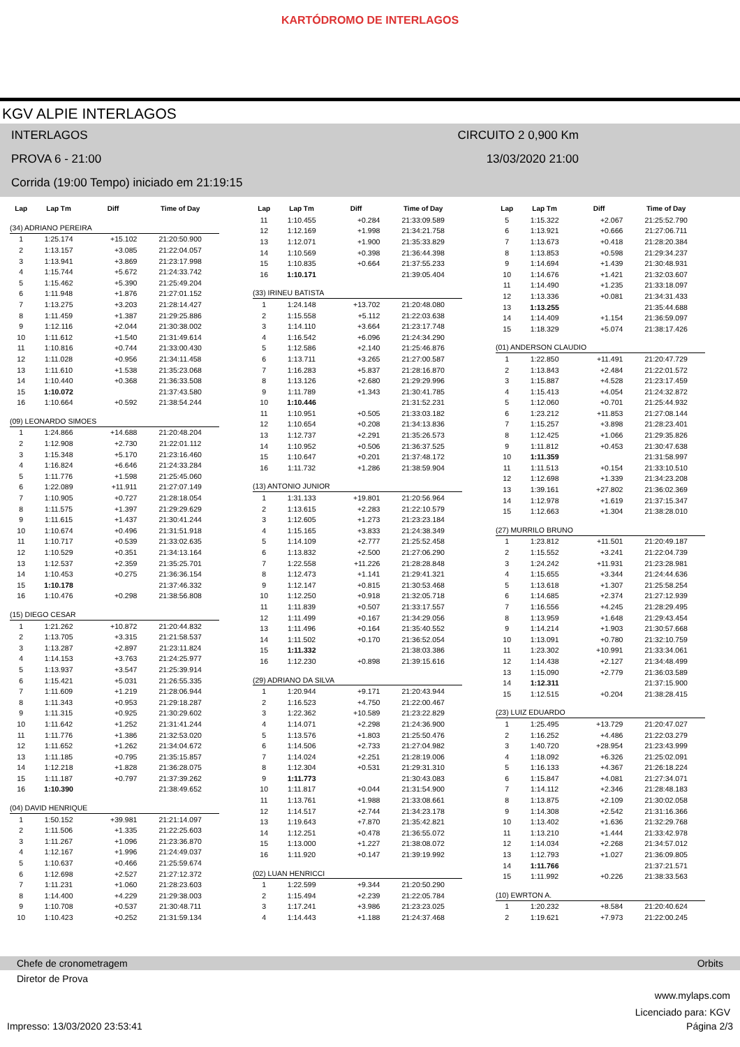KARTÓDROMO DE INTERLAGOS
KGV ALPIE INTERLAGOS
INTERLAGOS CIRCUITO 2 0,900 Km
PROVA 6 - 21:00 13/03/2020 21:00
Corrida (19:00 Tempo) iniciado em 21:19:15
| Lap | Lap Tm | Diff | Time of Day |
| --- | --- | --- | --- |
| (34) ADRIANO PEREIRA | | | |
| 1 | 1:25.174 | +15.102 | 21:20:50.900 |
| 2 | 1:13.157 | +3.085 | 21:22:04.057 |
| 3 | 1:13.941 | +3.869 | 21:23:17.998 |
| 4 | 1:15.744 | +5.672 | 21:24:33.742 |
| 5 | 1:15.462 | +5.390 | 21:25:49.204 |
| 6 | 1:11.948 | +1.876 | 21:27:01.152 |
| 7 | 1:13.275 | +3.203 | 21:28:14.427 |
| 8 | 1:11.459 | +1.387 | 21:29:25.886 |
| 9 | 1:12.116 | +2.044 | 21:30:38.002 |
| 10 | 1:11.612 | +1.540 | 21:31:49.614 |
| 11 | 1:10.816 | +0.744 | 21:33:00.430 |
| 12 | 1:11.028 | +0.956 | 21:34:11.458 |
| 13 | 1:11.610 | +1.538 | 21:35:23.068 |
| 14 | 1:10.440 | +0.368 | 21:36:33.508 |
| 15 | 1:10.072 | | 21:37:43.580 |
| 16 | 1:10.664 | +0.592 | 21:38:54.244 |
| (09) LEONARDO SIMOES | | | |
| 1 | 1:24.866 | +14.688 | 21:20:48.204 |
| 2 | 1:12.908 | +2.730 | 21:22:01.112 |
| 3 | 1:15.348 | +5.170 | 21:23:16.460 |
| 4 | 1:16.824 | +6.646 | 21:24:33.284 |
| 5 | 1:11.776 | +1.598 | 21:25:45.060 |
| 6 | 1:22.089 | +11.911 | 21:27:07.149 |
| 7 | 1:10.905 | +0.727 | 21:28:18.054 |
| 8 | 1:11.575 | +1.397 | 21:29:29.629 |
| 9 | 1:11.615 | +1.437 | 21:30:41.244 |
| 10 | 1:10.674 | +0.496 | 21:31:51.918 |
| 11 | 1:10.717 | +0.539 | 21:33:02.635 |
| 12 | 1:10.529 | +0.351 | 21:34:13.164 |
| 13 | 1:12.537 | +2.359 | 21:35:25.701 |
| 14 | 1:10.453 | +0.275 | 21:36:36.154 |
| 15 | 1:10.178 | | 21:37:46.332 |
| 16 | 1:10.476 | +0.298 | 21:38:56.808 |
| (15) DIEGO CESAR | | | |
| 1 | 1:21.262 | +10.872 | 21:20:44.832 |
| 2 | 1:13.705 | +3.315 | 21:21:58.537 |
| 3 | 1:13.287 | +2.897 | 21:23:11.824 |
| 4 | 1:14.153 | +3.763 | 21:24:25.977 |
| 5 | 1:13.937 | +3.547 | 21:25:39.914 |
| 6 | 1:15.421 | +5.031 | 21:26:55.335 |
| 7 | 1:11.609 | +1.219 | 21:28:06.944 |
| 8 | 1:11.343 | +0.953 | 21:29:18.287 |
| 9 | 1:11.315 | +0.925 | 21:30:29.602 |
| 10 | 1:11.642 | +1.252 | 21:31:41.244 |
| 11 | 1:11.776 | +1.386 | 21:32:53.020 |
| 12 | 1:11.652 | +1.262 | 21:34:04.672 |
| 13 | 1:11.185 | +0.795 | 21:35:15.857 |
| 14 | 1:12.218 | +1.828 | 21:36:28.075 |
| 15 | 1:11.187 | +0.797 | 21:37:39.262 |
| 16 | 1:10.390 | | 21:38:49.652 |
| (04) DAVID HENRIQUE | | | |
| 1 | 1:50.152 | +39.981 | 21:21:14.097 |
| 2 | 1:11.506 | +1.335 | 21:22:25.603 |
| 3 | 1:11.267 | +1.096 | 21:23:36.870 |
| 4 | 1:12.167 | +1.996 | 21:24:49.037 |
| 5 | 1:10.637 | +0.466 | 21:25:59.674 |
| 6 | 1:12.698 | +2.527 | 21:27:12.372 |
| 7 | 1:11.231 | +1.060 | 21:28:23.603 |
| 8 | 1:14.400 | +4.229 | 21:29:38.003 |
| 9 | 1:10.708 | +0.537 | 21:30:48.711 |
| 10 | 1:10.423 | +0.252 | 21:31:59.134 |
| Lap | Lap Tm | Diff | Time of Day |
| --- | --- | --- | --- |
| 11 | 1:10.455 | +0.284 | 21:33:09.589 |
| 12 | 1:12.169 | +1.998 | 21:34:21.758 |
| 13 | 1:12.071 | +1.900 | 21:35:33.829 |
| 14 | 1:10.569 | +0.398 | 21:36:44.398 |
| 15 | 1:10.835 | +0.664 | 21:37:55.233 |
| 16 | 1:10.171 | | 21:39:05.404 |
| (33) IRINEU BATISTA | | | |
| 1 | 1:24.148 | +13.702 | 21:20:48.080 |
| 2 | 1:15.558 | +5.112 | 21:22:03.638 |
| 3 | 1:14.110 | +3.664 | 21:23:17.748 |
| 4 | 1:16.542 | +6.096 | 21:24:34.290 |
| 5 | 1:12.586 | +2.140 | 21:25:46.876 |
| 6 | 1:13.711 | +3.265 | 21:27:00.587 |
| 7 | 1:16.283 | +5.837 | 21:28:16.870 |
| 8 | 1:13.126 | +2.680 | 21:29:29.996 |
| 9 | 1:11.789 | +1.343 | 21:30:41.785 |
| 10 | 1:10.446 | | 21:31:52.231 |
| 11 | 1:10.951 | +0.505 | 21:33:03.182 |
| 12 | 1:10.654 | +0.208 | 21:34:13.836 |
| 13 | 1:12.737 | +2.291 | 21:35:26.573 |
| 14 | 1:10.952 | +0.506 | 21:36:37.525 |
| 15 | 1:10.647 | +0.201 | 21:37:48.172 |
| 16 | 1:11.732 | +1.286 | 21:38:59.904 |
| (13) ANTONIO JUNIOR | | | |
| 1 | 1:31.133 | +19.801 | 21:20:56.964 |
| 2 | 1:13.615 | +2.283 | 21:22:10.579 |
| 3 | 1:12.605 | +1.273 | 21:23:23.184 |
| 4 | 1:15.165 | +3.833 | 21:24:38.349 |
| 5 | 1:14.109 | +2.777 | 21:25:52.458 |
| 6 | 1:13.832 | +2.500 | 21:27:06.290 |
| 7 | 1:22.558 | +11.226 | 21:28:28.848 |
| 8 | 1:12.473 | +1.141 | 21:29:41.321 |
| 9 | 1:12.147 | +0.815 | 21:30:53.468 |
| 10 | 1:12.250 | +0.918 | 21:32:05.718 |
| 11 | 1:11.839 | +0.507 | 21:33:17.557 |
| 12 | 1:11.499 | +0.167 | 21:34:29.056 |
| 13 | 1:11.496 | +0.164 | 21:35:40.552 |
| 14 | 1:11.502 | +0.170 | 21:36:52.054 |
| 15 | 1:11.332 | | 21:38:03.386 |
| 16 | 1:12.230 | +0.898 | 21:39:15.616 |
| (29) ADRIANO DA SILVA | | | |
| 1 | 1:20.944 | +9.171 | 21:20:43.944 |
| 2 | 1:16.523 | +4.750 | 21:22:00.467 |
| 3 | 1:22.362 | +10.589 | 21:23:22.829 |
| 4 | 1:14.071 | +2.298 | 21:24:36.900 |
| 5 | 1:13.576 | +1.803 | 21:25:50.476 |
| 6 | 1:14.506 | +2.733 | 21:27:04.982 |
| 7 | 1:14.024 | +2.251 | 21:28:19.006 |
| 8 | 1:12.304 | +0.531 | 21:29:31.310 |
| 9 | 1:11.773 | | 21:30:43.083 |
| 10 | 1:11.817 | +0.044 | 21:31:54.900 |
| 11 | 1:13.761 | +1.988 | 21:33:08.661 |
| 12 | 1:14.517 | +2.744 | 21:34:23.178 |
| 13 | 1:19.643 | +7.870 | 21:35:42.821 |
| 14 | 1:12.251 | +0.478 | 21:36:55.072 |
| 15 | 1:13.000 | +1.227 | 21:38:08.072 |
| 16 | 1:11.920 | +0.147 | 21:39:19.992 |
| (02) LUAN HENRICCI | | | |
| 1 | 1:22.599 | +9.344 | 21:20:50.290 |
| 2 | 1:15.494 | +2.239 | 21:22:05.784 |
| 3 | 1:17.241 | +3.986 | 21:23:23.025 |
| 4 | 1:14.443 | +1.188 | 21:24:37.468 |
| Lap | Lap Tm | Diff | Time of Day |
| --- | --- | --- | --- |
| 5 | 1:15.322 | +2.067 | 21:25:52.790 |
| 6 | 1:13.921 | +0.666 | 21:27:06.711 |
| 7 | 1:13.673 | +0.418 | 21:28:20.384 |
| 8 | 1:13.853 | +0.598 | 21:29:34.237 |
| 9 | 1:14.694 | +1.439 | 21:30:48.931 |
| 10 | 1:14.676 | +1.421 | 21:32:03.607 |
| 11 | 1:14.490 | +1.235 | 21:33:18.097 |
| 12 | 1:13.336 | +0.081 | 21:34:31.433 |
| 13 | 1:13.255 | | 21:35:44.688 |
| 14 | 1:14.409 | +1.154 | 21:36:59.097 |
| 15 | 1:18.329 | +5.074 | 21:38:17.426 |
| (01) ANDERSON CLAUDIO | | | |
| 1 | 1:22.850 | +11.491 | 21:20:47.729 |
| 2 | 1:13.843 | +2.484 | 21:22:01.572 |
| 3 | 1:15.887 | +4.528 | 21:23:17.459 |
| 4 | 1:15.413 | +4.054 | 21:24:32.872 |
| 5 | 1:12.060 | +0.701 | 21:25:44.932 |
| 6 | 1:23.212 | +11.853 | 21:27:08.144 |
| 7 | 1:15.257 | +3.898 | 21:28:23.401 |
| 8 | 1:12.425 | +1.066 | 21:29:35.826 |
| 9 | 1:11.812 | +0.453 | 21:30:47.638 |
| 10 | 1:11.359 | | 21:31:58.997 |
| 11 | 1:11.513 | +0.154 | 21:33:10.510 |
| 12 | 1:12.698 | +1.339 | 21:34:23.208 |
| 13 | 1:39.161 | +27.802 | 21:36:02.369 |
| 14 | 1:12.978 | +1.619 | 21:37:15.347 |
| 15 | 1:12.663 | +1.304 | 21:38:28.010 |
| (27) MURRILO BRUNO | | | |
| 1 | 1:23.812 | +11.501 | 21:20:49.187 |
| 2 | 1:15.552 | +3.241 | 21:22:04.739 |
| 3 | 1:24.242 | +11.931 | 21:23:28.981 |
| 4 | 1:15.655 | +3.344 | 21:24:44.636 |
| 5 | 1:13.618 | +1.307 | 21:25:58.254 |
| 6 | 1:14.685 | +2.374 | 21:27:12.939 |
| 7 | 1:16.556 | +4.245 | 21:28:29.495 |
| 8 | 1:13.959 | +1.648 | 21:29:43.454 |
| 9 | 1:14.214 | +1.903 | 21:30:57.668 |
| 10 | 1:13.091 | +0.780 | 21:32:10.759 |
| 11 | 1:23.302 | +10.991 | 21:33:34.061 |
| 12 | 1:14.438 | +2.127 | 21:34:48.499 |
| 13 | 1:15.090 | +2.779 | 21:36:03.589 |
| 14 | 1:12.311 | | 21:37:15.900 |
| 15 | 1:12.515 | +0.204 | 21:38:28.415 |
| (23) LUIZ EDUARDO | | | |
| 1 | 1:25.495 | +13.729 | 21:20:47.027 |
| 2 | 1:16.252 | +4.486 | 21:22:03.279 |
| 3 | 1:40.720 | +28.954 | 21:23:43.999 |
| 4 | 1:18.092 | +6.326 | 21:25:02.091 |
| 5 | 1:16.133 | +4.367 | 21:26:18.224 |
| 6 | 1:15.847 | +4.081 | 21:27:34.071 |
| 7 | 1:14.112 | +2.346 | 21:28:48.183 |
| 8 | 1:13.875 | +2.109 | 21:30:02.058 |
| 9 | 1:14.308 | +2.542 | 21:31:16.366 |
| 10 | 1:13.402 | +1.636 | 21:32:29.768 |
| 11 | 1:13.210 | +1.444 | 21:33:42.978 |
| 12 | 1:14.034 | +2.268 | 21:34:57.012 |
| 13 | 1:12.793 | +1.027 | 21:36:09.805 |
| 14 | 1:11.766 | | 21:37:21.571 |
| 15 | 1:11.992 | +0.226 | 21:38:33.563 |
| (10) EWRTON A. | | | |
| 1 | 1:20.232 | +8.584 | 21:20:40.624 |
| 2 | 1:19.621 | +7.973 | 21:22:00.245 |
Chefe de cronometragem Orbits
Diretor de Prova
www.mylaps.com
Licenciado para: KGV
Impresso: 13/03/2020 23:53:41 Página 2/3